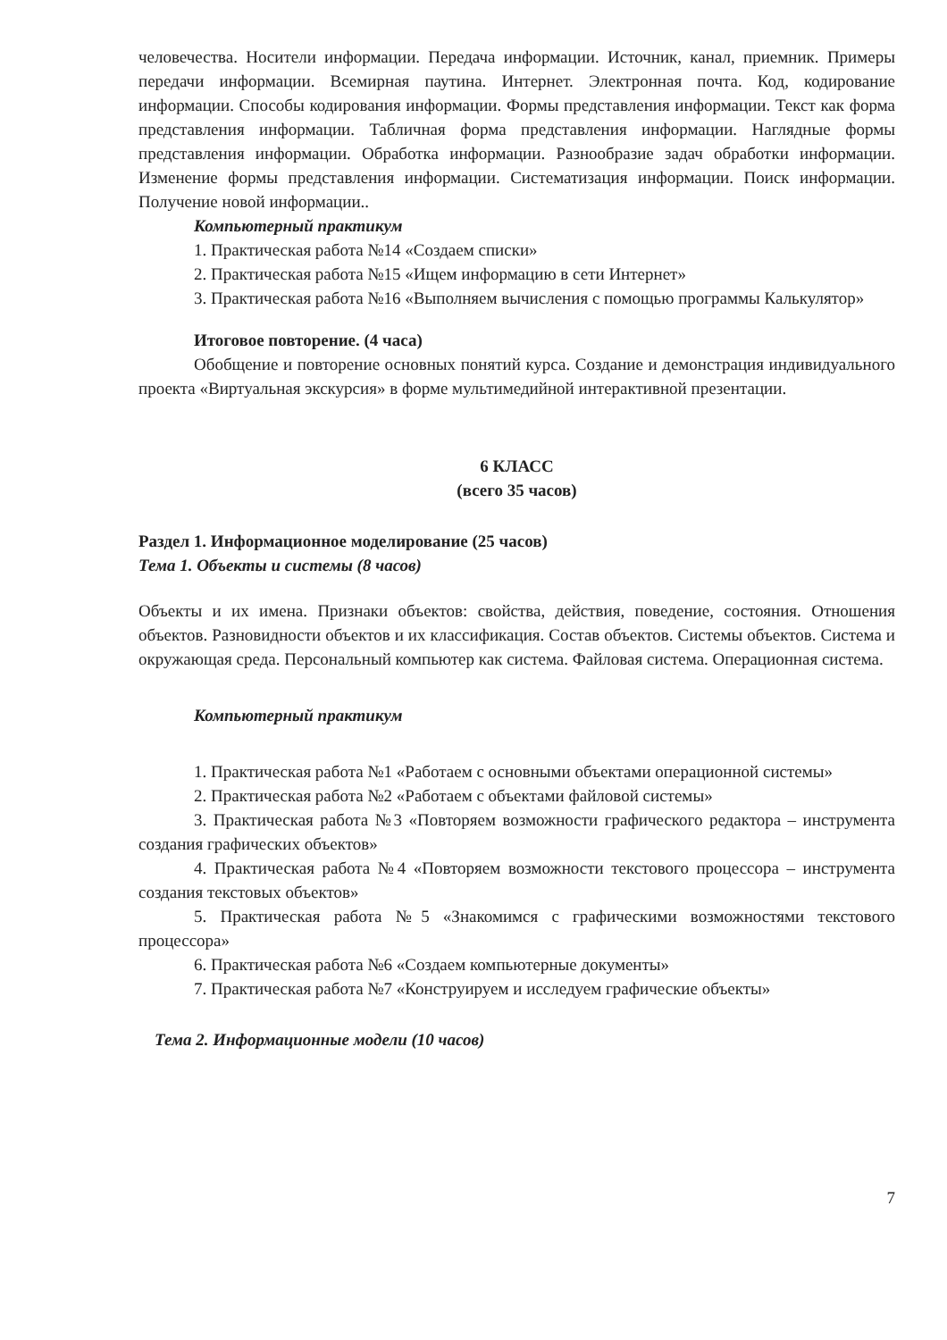человечества. Носители информации. Передача информации. Источник, канал, приемник. Примеры передачи информации. Всемирная паутина. Интернет. Электронная почта. Код, кодирование информации. Способы кодирования информации. Формы представления информации. Текст как форма представления информации. Табличная форма представления информации. Наглядные формы представления информации. Обработка информации. Разнообразие задач обработки информации. Изменение формы представления информации. Систематизация информации. Поиск информации. Получение новой информации..
Компьютерный практикум
1. Практическая работа №14 «Создаем списки»
2. Практическая работа №15 «Ищем информацию в сети Интернет»
3. Практическая работа №16 «Выполняем вычисления с помощью программы Калькулятор»
Итоговое повторение. (4 часа)
Обобщение и повторение основных понятий курса. Создание и демонстрация индивидуального проекта «Виртуальная экскурсия» в форме мультимедийной интерактивной презентации.
6 КЛАСС
(всего 35 часов)
Раздел 1. Информационное моделирование (25 часов)
Тема 1. Объекты и системы (8 часов)
Объекты и их имена. Признаки объектов: свойства, действия, поведение, состояния. Отношения объектов. Разновидности объектов и их классификация. Состав объектов. Системы объектов. Система и окружающая среда. Персональный компьютер как система. Файловая система. Операционная система.
Компьютерный практикум
1. Практическая работа №1 «Работаем с основными объектами операционной системы»
2. Практическая работа №2 «Работаем с объектами файловой системы»
3. Практическая работа №3 «Повторяем возможности графического редактора – инструмента создания графических объектов»
4. Практическая работа №4 «Повторяем возможности текстового процессора – инструмента создания текстовых объектов»
5. Практическая работа №5 «Знакомимся с графическими возможностями текстового процессора»
6. Практическая работа №6 «Создаем компьютерные документы»
7. Практическая работа №7 «Конструируем и исследуем графические объекты»
Тема 2. Информационные модели (10 часов)
7